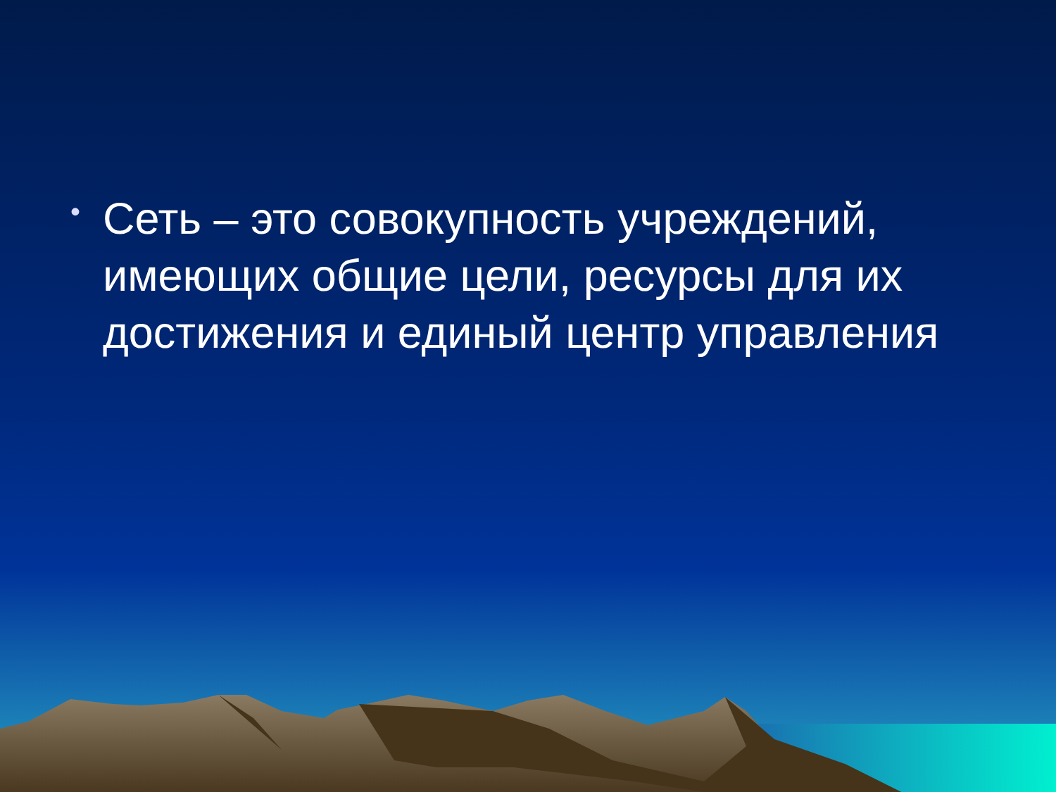•
Сеть – это совокупность учреждений, имеющих общие цели, ресурсы для их достижения и единый центр управления